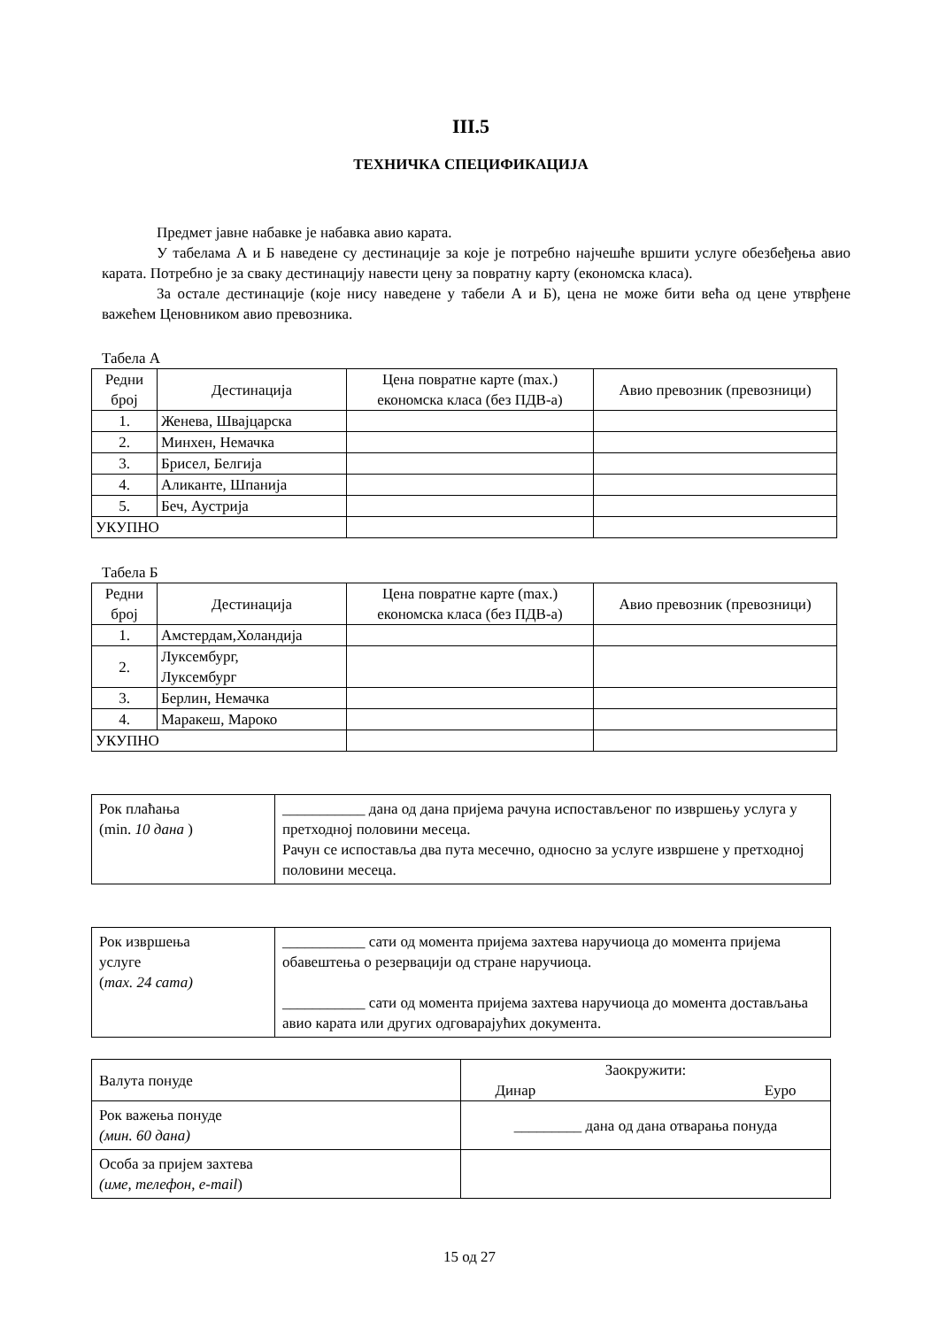III.5
ТЕХНИЧКА СПЕЦИФИКАЦИЈА
Предмет јавне набавке је набавка авио карата.
У табелама А и Б наведене су дестинације за које је потребно најчешће вршити услуге обезбеђења авио карата. Потребно је за сваку дестинацију навести цену за повратну карту (економска класа).
За остале дестинације (које нису наведене у табели А и Б), цена не може бити већа од цене утврђене важећем Ценовником авио превозника.
Табела А
| Редни број | Дестинација | Цена повратне карте (max.) економска класа (без ПДВ-а) | Авио превозник (превозници) |
| --- | --- | --- | --- |
| 1. | Женева, Швајцарска | | |
| 2. | Минхен, Немачка | | |
| 3. | Брисел, Белгија | | |
| 4. | Аликанте, Шпанија | | |
| 5. | Беч, Аустрија | | |
| УКУПНО | | | |
Табела Б
| Редни број | Дестинација | Цена повратне карте (max.) економска класа (без ПДВ-а) | Авио превозник (превозници) |
| --- | --- | --- | --- |
| 1. | Амстердам,Холандија | | |
| 2. | Луксембург, Луксембург | | |
| 3. | Берлин, Немачка | | |
| 4. | Маракеш, Мароко | | |
| УКУПНО | | | |
| Рок плаћања (min. 10 дана ) | ___________ дана од дана пријема рачуна испостављеног по извршењу услуга у претходној половини месеца. Рачун се испоставља два пута месечно, односно за услуге извршене у претходној половини месеца. |
| Рок извршења услуге ( max. 24 сата) | ___________ сати од момента пријема захтева наручиоца до момента пријема обавештења о резервацији од стране наручиоца. ___________ сати од момента пријема захтева наручиоца до момента достављања авио карата или других одговарајућих документа. |
| Валута понуде | Заокружити: Динар Еуро |
| Рок важења понуде (мин. 60 дана) | _________ дана од дана отварања понуда |
| Особа за пријем захтева (име, телефон, e-mail ) | |
15 од 27